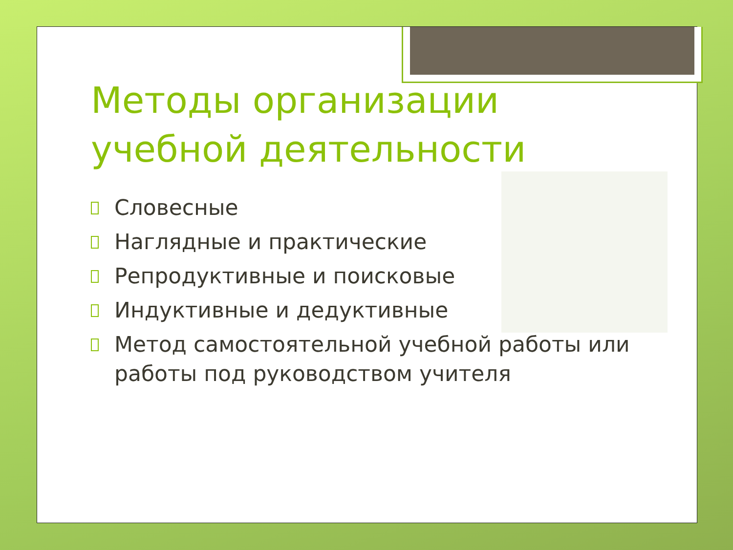Методы организации учебной деятельности
Словесные
Наглядные и практические
Репродуктивные и поисковые
Индуктивные и дедуктивные
Метод самостоятельной учебной работы или работы под руководством учителя